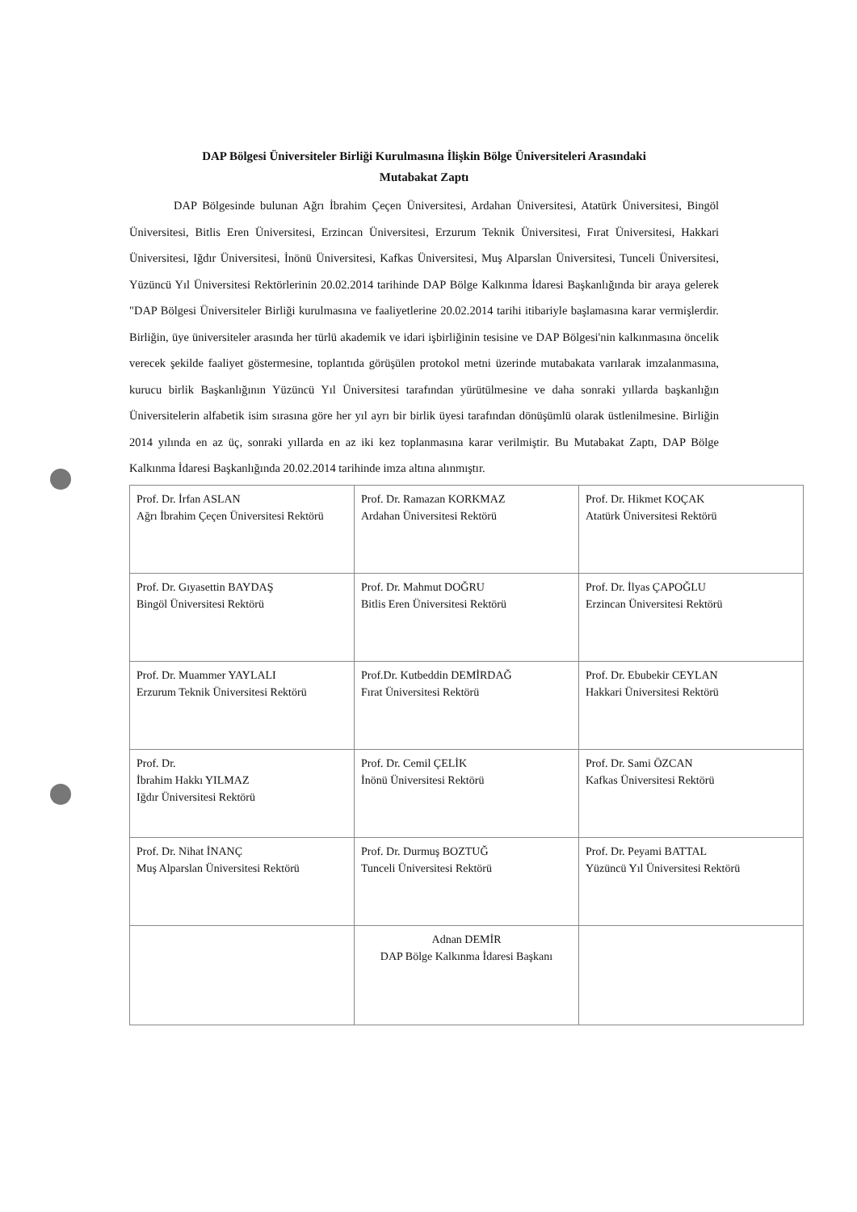DAP Bölgesi Üniversiteler Birliği Kurulmasına İlişkin Bölge Üniversiteleri Arasındaki
Mutabakat Zaptı
DAP Bölgesinde bulunan Ağrı İbrahim Çeçen Üniversitesi, Ardahan Üniversitesi, Atatürk Üniversitesi, Bingöl Üniversitesi, Bitlis Eren Üniversitesi, Erzincan Üniversitesi, Erzurum Teknik Üniversitesi, Fırat Üniversitesi, Hakkari Üniversitesi, Iğdır Üniversitesi, İnönü Üniversitesi, Kafkas Üniversitesi, Muş Alparslan Üniversitesi, Tunceli Üniversitesi, Yüzüncü Yıl Üniversitesi Rektörlerinin 20.02.2014 tarihinde DAP Bölge Kalkınma İdaresi Başkanlığında bir araya gelerek "DAP Bölgesi Üniversiteler Birliği kurulmasına ve faaliyetlerine 20.02.2014 tarihi itibariyle başlamasına karar vermişlerdir. Birliğin, üye üniversiteler arasında her türlü akademik ve idari işbirliğinin tesisine ve DAP Bölgesi'nin kalkınmasına öncelik verecek şekilde faaliyet göstermesine, toplantıda görüşülen protokol metni üzerinde mutabakata varılarak imzalanmasına, kurucu birlik Başkanlığının Yüzüncü Yıl Üniversitesi tarafından yürütülmesine ve daha sonraki yıllarda başkanlığın Üniversitelerin alfabetik isim sırasına göre her yıl ayrı bir birlik üyesi tarafından dönüşümlü olarak üstlenilmesine. Birliğin 2014 yılında en az üç, sonraki yıllarda en az iki kez toplanmasına karar verilmiştir. Bu Mutabakat Zaptı, DAP Bölge Kalkınma İdaresi Başkanlığında 20.02.2014 tarihinde imza altına alınmıştır.
| Prof. Dr. İrfan ASLAN Ağrı İbrahim Çeçen Üniversitesi Rektörü | Prof. Dr. Ramazan KORKMAZ Ardahan Üniversitesi Rektörü | Prof. Dr. Hikmet KOÇAK Atatürk Üniversitesi Rektörü |
| Prof. Dr. Gıyasettin BAYDAŞ Bingöl Üniversitesi Rektörü | Prof. Dr. Mahmut DOĞRU Bitlis Eren Üniversitesi Rektörü | Prof. Dr. İlyas ÇAPOĞLU Erzincan Üniversitesi Rektörü |
| Prof. Dr. Muammer YAYLALI Erzurum Teknik Üniversitesi Rektörü | Prof.Dr. Kutbeddin DEMİRDAĞ Fırat Üniversitesi Rektörü | Prof. Dr. Ebubekir CEYLAN Hakkari Üniversitesi Rektörü |
| Prof. Dr. İbrahim Hakkı YILMAZ Iğdır Üniversitesi Rektörü | Prof. Dr. Cemil ÇELİK İnönü Üniversitesi Rektörü | Prof. Dr. Sami ÖZCAN Kafkas Üniversitesi Rektörü |
| Prof. Dr. Nihat İNANÇ Muş Alparslan Üniversitesi Rektörü | Prof. Dr. Durmuş BOZTUĞ Tunceli Üniversitesi Rektörü | Prof. Dr. Peyami BATTAL Yüzüncü Yıl Üniversitesi Rektörü |
| | Adnan DEMİR DAP Bölge Kalkınma İdaresi Başkanı | |